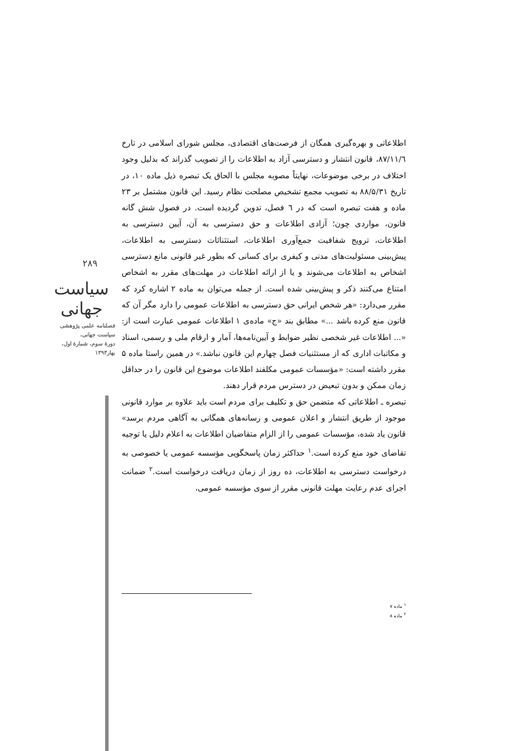۲۸۹
سیاست جهانی
فصلنامه علمی پژوهشی
سیاست جهانی،
دورهٔ سوم، شمارهٔ اول،
بهار۱۳۹۳
اطلاعاتی و بهره‌گیری همگان از فرصت‌های اقتصادی، مجلس شورای اسلامی در تارخ ۸۷/۱۱/٦، قانون انتشار و دسترسی آزاد به اطلاعات را از تصویب گذراند که بدلیل وجود اختلاف در برخی موضوعات، نهایتاً مصوبه مجلس با الحاق یک تبصره ذیل ماده ۱۰، در تاریخ ۸۸/۵/۳۱ به تصویب مجمع تشخیص مصلحت نظام رسید. این قانون مشتمل بر ۲۳ ماده و هفت تبصره است که در ٦ فصل، تدوین گردیده است. در فصول شش گانه قانون، مواردی چون؛ آزادی اطلاعات و حق دسترسی به آن، آیین دسترسی به اطلاعات، ترویج شفافیت جمع‌آوری اطلاعات، استثنائات دسترسی به اطلاعات، پیش‌بینی مسئولیت‌های مدنی و کیفری برای کسانی که بطور غیر قانونی مانع دسترسی اشخاص به اطلاعات می‌شوند و یا از ارائه اطلاعات در مهلت‌های مقرر به اشخاص امتناع می‌کنند ذکر و پیش‌بینی شده است. از جمله می‌توان به ماده ۲ اشاره کرد که مقرر می‌دارد: «هر شخص ایرانی حق دسترسی به اطلاعات عمومی را دارد مگر آن که قانون منع کرده باشد ...» مطابق بند «ج» ماده‌ی ۱ اطلاعات عمومی عبارت است از: «... اطلاعات غیر شخصی نظیر ضوابط و آیین‌نامه‌ها، آمار و ارقام ملی و رسمی، اسناد و مکاتبات اداری که از مستثنیات فصل چهارم این قانون نباشد.» در همین راستا ماده ۵ مقرر داشته است: «مؤسسات عمومی مکلفند اطلاعات موضوع این قانون را در حداقل زمان ممکن و بدون تبعیض در دسترس مردم قرار دهند.
تبصره ـ اطلاعاتی که متضمن حق و تکلیف برای مردم است باید علاوه بر موارد قانونی موجود از طریق انتشار و اعلان عمومی و رسانه‌های همگانی به آگاهی مردم برسد» قانون یاد شده، مؤسسات عمومی را از الزام متقاضیان اطلاعات به اعلام دلیل یا توجیه تقاضای خود منع کرده است.<sup>۱</sup> حداکثر زمان پاسخگویی مؤسسه عمومی یا خصوصی به درخواست دسترسی به اطلاعات، ده روز از زمان دریافت درخواست است.<sup>۲</sup> ضمانت اجرای عدم رعایت مهلت قانونی مقرر از سوی مؤسسه عمومی،
<sup>۱</sup> ماده ۷
<sup>۲</sup> ماده ۸